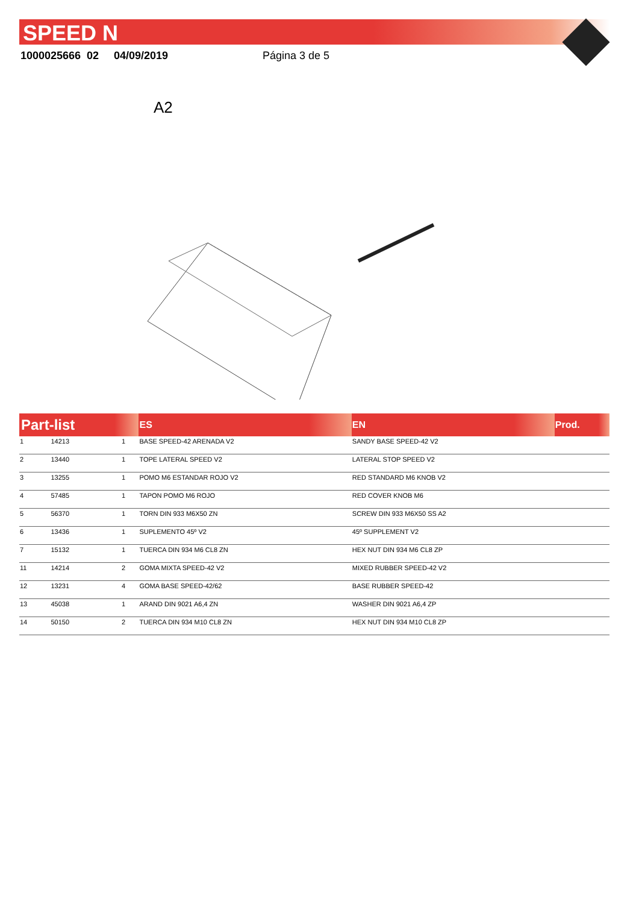SPEED N
1000025666 02 04/09/2019 Página 3 de 5
A2
| Part-list | | | ES | EN | Prod. |
| --- | --- | --- | --- | --- | --- |
| 1 | 14213 | 1 | BASE SPEED-42 ARENADA V2 | SANDY BASE SPEED-42 V2 | |
| 2 | 13440 | 1 | TOPE LATERAL SPEED V2 | LATERAL STOP SPEED V2 | |
| 3 | 13255 | 1 | POMO M6 ESTANDAR ROJO V2 | RED STANDARD M6 KNOB V2 | |
| 4 | 57485 | 1 | TAPON POMO M6 ROJO | RED COVER KNOB M6 | |
| 5 | 56370 | 1 | TORN DIN 933 M6X50 ZN | SCREW DIN 933 M6X50 SS A2 | |
| 6 | 13436 | 1 | SUPLEMENTO 45º V2 | 45º SUPPLEMENT V2 | |
| 7 | 15132 | 1 | TUERCA DIN 934 M6 CL8 ZN | HEX NUT DIN 934 M6 CL8 ZP | |
| 11 | 14214 | 2 | GOMA MIXTA SPEED-42 V2 | MIXED RUBBER SPEED-42 V2 | |
| 12 | 13231 | 4 | GOMA BASE SPEED-42/62 | BASE RUBBER SPEED-42 | |
| 13 | 45038 | 1 | ARAND DIN 9021 A6,4 ZN | WASHER DIN 9021 A6,4 ZP | |
| 14 | 50150 | 2 | TUERCA DIN 934 M10 CL8 ZN | HEX NUT DIN 934 M10 CL8 ZP | |